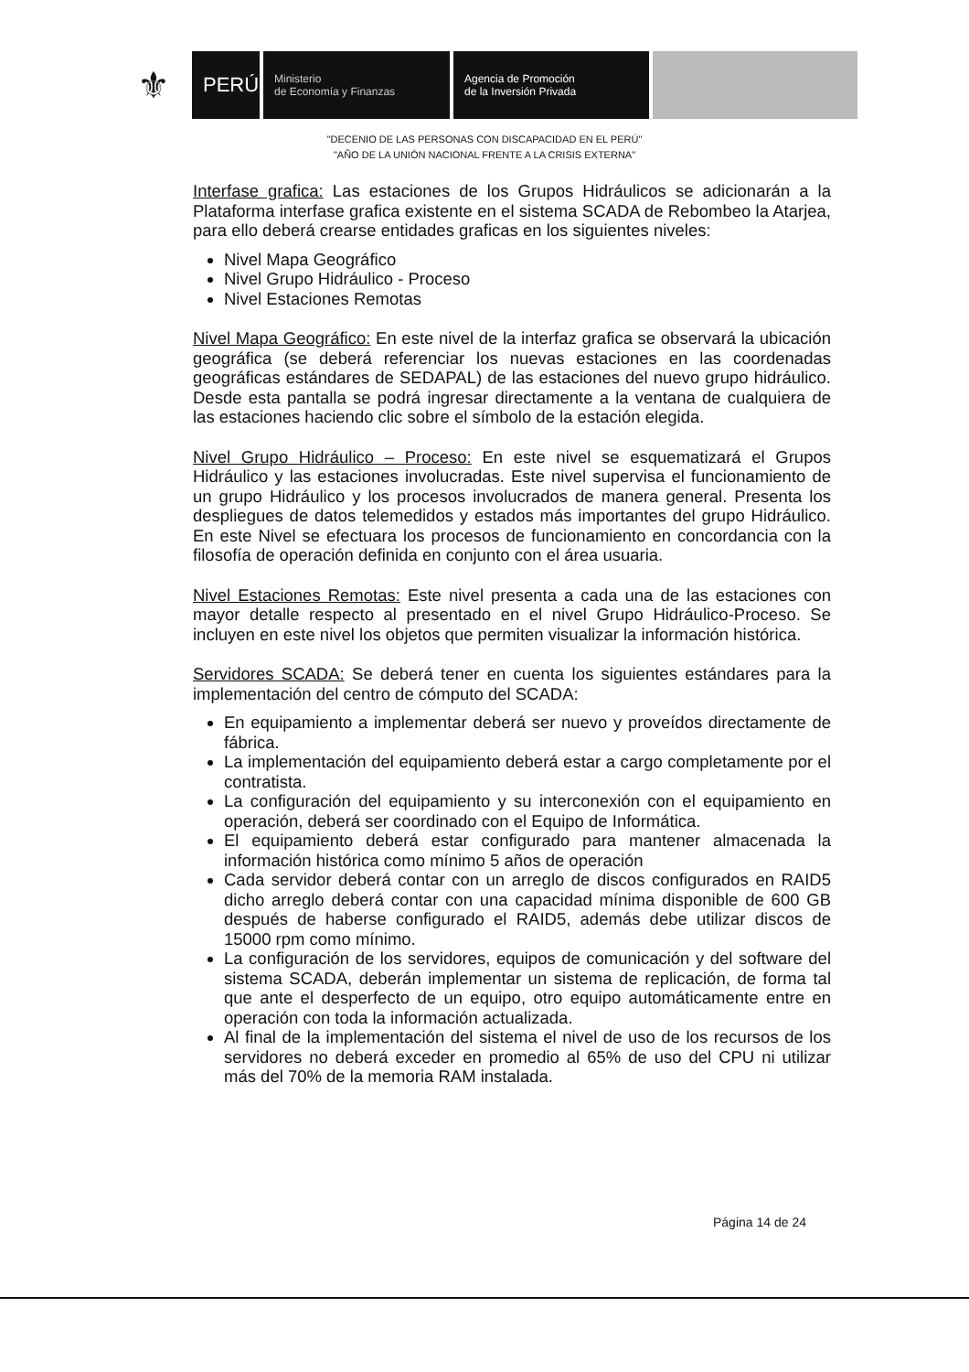⚜
PERÚ
Ministerio
de Economía y Finanzas
Agencia de Promoción
de la Inversión Privada
"DECENIO DE LAS PERSONAS CON DISCAPACIDAD EN EL PERÚ"
"AÑO DE LA UNIÓN NACIONAL FRENTE A LA CRISIS EXTERNA"
Interfase grafica: Las estaciones de los Grupos Hidráulicos se adicionarán a la Plataforma interfase grafica existente en el sistema SCADA de Rebombeo la Atarjea, para ello deberá crearse entidades graficas en los siguientes niveles:
Nivel Mapa Geográfico
Nivel Grupo Hidráulico - Proceso
Nivel Estaciones Remotas
Nivel Mapa Geográfico: En este nivel de la interfaz grafica se observará la ubicación geográfica (se deberá referenciar los nuevas estaciones en las coordenadas geográficas estándares de SEDAPAL) de las estaciones del nuevo grupo hidráulico. Desde esta pantalla se podrá ingresar directamente a la ventana de cualquiera de las estaciones haciendo clic sobre el símbolo de la estación elegida.
Nivel Grupo Hidráulico – Proceso: En este nivel se esquematizará el Grupos Hidráulico y las estaciones involucradas. Este nivel supervisa el funcionamiento de un grupo Hidráulico y los procesos involucrados de manera general. Presenta los despliegues de datos telemedidos y estados más importantes del grupo Hidráulico. En este Nivel se efectuara los procesos de funcionamiento en concordancia con la filosofía de operación definida en conjunto con el área usuaria.
Nivel Estaciones Remotas: Este nivel presenta a cada una de las estaciones con mayor detalle respecto al presentado en el nivel Grupo Hidráulico-Proceso. Se incluyen en este nivel los objetos que permiten visualizar la información histórica.
Servidores SCADA: Se deberá tener en cuenta los siguientes estándares para la implementación del centro de cómputo del SCADA:
En equipamiento a implementar deberá ser nuevo y proveídos directamente de fábrica.
La implementación del equipamiento deberá estar a cargo completamente por el contratista.
La configuración del equipamiento y su interconexión con el equipamiento en operación, deberá ser coordinado con el Equipo de Informática.
El equipamiento deberá estar configurado para mantener almacenada la información histórica como mínimo 5 años de operación
Cada servidor deberá contar con un arreglo de discos configurados en RAID5 dicho arreglo deberá contar con una capacidad mínima disponible de 600 GB después de haberse configurado el RAID5, además debe utilizar discos de 15000 rpm como mínimo.
La configuración de los servidores, equipos de comunicación y del software del sistema SCADA, deberán implementar un sistema de replicación, de forma tal que ante el desperfecto de un equipo, otro equipo automáticamente entre en operación con toda la información actualizada.
Al final de la implementación del sistema el nivel de uso de los recursos de los servidores no deberá exceder en promedio al 65% de uso del CPU ni utilizar más del 70% de la memoria RAM instalada.
Página 14 de 24